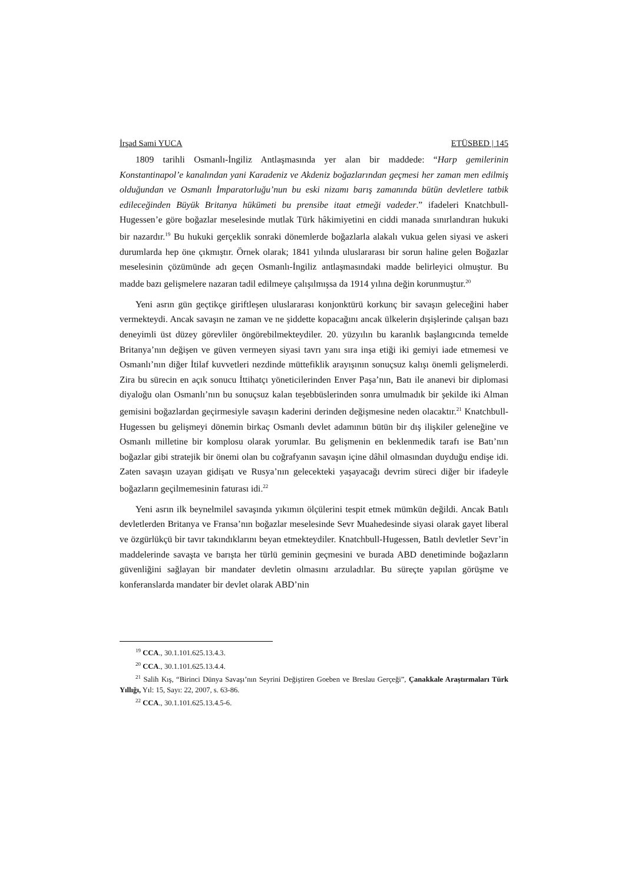İrşad Sami YUCA ETÜSBED | 145
1809 tarihli Osmanlı-İngiliz Antlaşmasında yer alan bir maddede: “Harp gemilerinin Konstantinapol’e kanalından yani Karadeniz ve Akdeniz boğazlarından geçmesi her zaman men edilmiş olduğundan ve Osmanlı İmparatorluğu’nun bu eski nizamı barış zamanında bütün devletlere tatbik edileceğinden Büyük Britanya hükümeti bu prensibe itaat etmeği vadeder.” ifadeleri Knatchbull-Hugessen’e göre boğazlar meselesinde mutlak Türk hâkimiyetini en ciddi manada sınırlandıran hukuki bir nazardır.<sup>19</sup> Bu hukuki gerçeklik sonraki dönemlerde boğazlarla alakalı vukua gelen siyasi ve askeri durumlarda hep öne çıkmıştır. Örnek olarak; 1841 yılında uluslararası bir sorun haline gelen Boğazlar meselesinin çözümünde adı geçen Osmanlı-İngiliz antlaşmasındaki madde belirleyici olmuştur. Bu madde bazı gelişmelere nazaran tadil edilmeye çalışılmışsa da 1914 yılına değin korunmuştur.<sup>20</sup>
Yeni asrın gün geçtikçe giriftleşen uluslararası konjonktürü korkunç bir savaşın geleceğini haber vermekteydi. Ancak savaşın ne zaman ve ne şiddette kopacağını ancak ülkelerin dışişlerinde çalışan bazı deneyimli üst düzey görevliler öngörebilmekteydiler. 20. yüzyılın bu karanlık başlangıcında temelde Britanya’nın değişen ve güven vermeyen siyasi tavrı yanı sıra inşa etiği iki gemiyi iade etmemesi ve Osmanlı’nın diğer İtilaf kuvvetleri nezdinde müttefiklik arayışının sonuçsuz kalışı önemli gelişmelerdi. Zira bu sürecin en açık sonucu İttihatçı yöneticilerinden Enver Paşa’nın, Batı ile ananevi bir diplomasi diyaloğu olan Osmanlı’nın bu sonuçsuz kalan teşebbüslerinden sonra umulmadık bir şekilde iki Alman gemisini boğazlardan geçirmesiyle savaşın kaderini derinden değişmesine neden olacaktır.<sup>21</sup> Knatchbull-Hugessen bu gelişmeyi dönemin birkaç Osmanlı devlet adamının bütün bir dış ilişkiler geleneğine ve Osmanlı milletine bir komplosu olarak yorumlar. Bu gelişmenin en beklenmedik tarafı ise Batı’nın boğazlar gibi stratejik bir önemi olan bu coğrafyanın savaşın içine dâhil olmasından duyduğu endişe idi. Zaten savaşın uzayan gidişatı ve Rusya’nın gelecekteki yaşayacağı devrim süreci diğer bir ifadeyle boğazların geçilmemesinin faturası idi.<sup>22</sup>
Yeni asrın ilk beynelmilel savaşında yıkımın ölçülerini tespit etmek mümkün değildi. Ancak Batılı devletlerden Britanya ve Fransa’nın boğazlar meselesinde Sevr Muahedesinde siyasi olarak gayet liberal ve özgürlükçü bir tavır takındıklarını beyan etmekteydiler. Knatchbull-Hugessen, Batılı devletler Sevr’in maddelerinde savaşta ve barışta her türlü geminin geçmesini ve burada ABD denetiminde boğazların güvenliğini sağlayan bir mandater devletin olmasını arzuladılar. Bu süreçte yapılan görüşme ve konferanslarda mandater bir devlet olarak ABD’nin
<sup>19</sup> CCA., 30.1.101.625.13.4.3.
<sup>20</sup> CCA., 30.1.101.625.13.4.4.
<sup>21</sup> Salih Kış, “Birinci Dünya Savaşı’nın Seyrini Değiştiren Goeben ve Breslau Gerçeği”, Çanakkale Araştırmaları Türk Yıllığı, Yıl: 15, Sayı: 22, 2007, s. 63-86.
<sup>22</sup> CCA., 30.1.101.625.13.4.5-6.